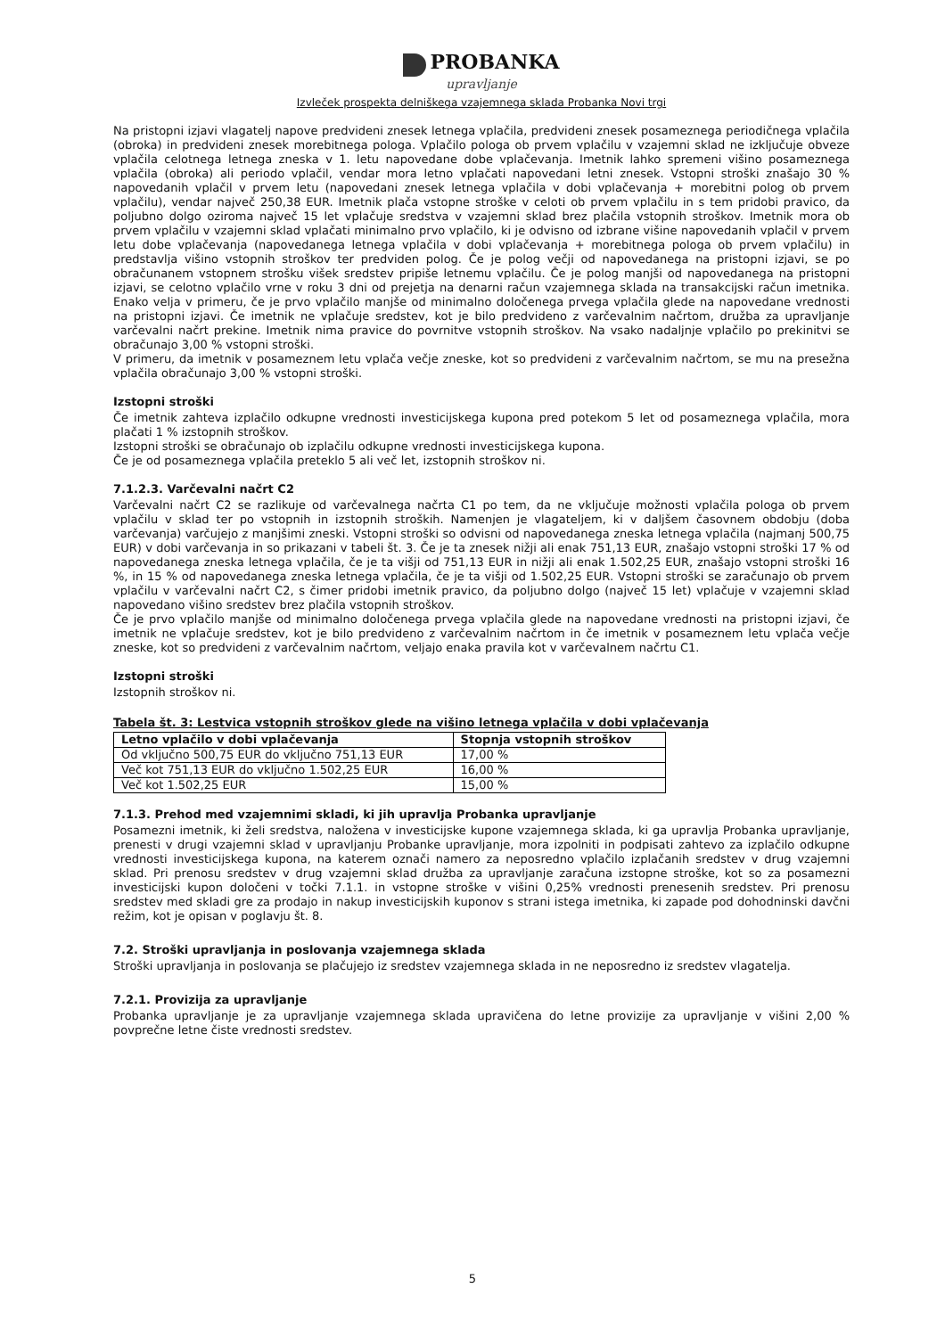PROBANKA
upravljanje
Izvleček prospekta delniškega vzajemnega sklada Probanka Novi trgi
Na pristopni izjavi vlagatelj napove predvideni znesek letnega vplačila, predvideni znesek posameznega periodičnega vplačila (obroka) in predvideni znesek morebitnega pologa. Vplačilo pologa ob prvem vplačilu v vzajemni sklad ne izključuje obveze vplačila celotnega letnega zneska v 1. letu napovedane dobe vplačevanja. Imetnik lahko spremeni višino posameznega vplačila (obroka) ali periodo vplačil, vendar mora letno vplačati napovedani letni znesek. Vstopni stroški znašajo 30 % napovedanih vplačil v prvem letu (napovedani znesek letnega vplačila v dobi vplačevanja + morebitni polog ob prvem vplačilu), vendar največ 250,38 EUR. Imetnik plača vstopne stroške v celoti ob prvem vplačilu in s tem pridobi pravico, da poljubno dolgo oziroma največ 15 let vplačuje sredstva v vzajemni sklad brez plačila vstopnih stroškov. Imetnik mora ob prvem vplačilu v vzajemni sklad vplačati minimalno prvo vplačilo, ki je odvisno od izbrane višine napovedanih vplačil v prvem letu dobe vplačevanja (napovedanega letnega vplačila v dobi vplačevanja + morebitnega pologa ob prvem vplačilu) in predstavlja višino vstopnih stroškov ter predviden polog. Če je polog večji od napovedanega na pristopni izjavi, se po obračunanem vstopnem strošku višek sredstev pripiše letnemu vplačilu. Če je polog manjši od napovedanega na pristopni izjavi, se celotno vplačilo vrne v roku 3 dni od prejetja na denarni račun vzajemnega sklada na transakcijski račun imetnika. Enako velja v primeru, če je prvo vplačilo manjše od minimalno določenega prvega vplačila glede na napovedane vrednosti na pristopni izjavi. Če imetnik ne vplačuje sredstev, kot je bilo predvideno z varčevalnim načrtom, družba za upravljanje varčevalni načrt prekine. Imetnik nima pravice do povrnitve vstopnih stroškov. Na vsako nadaljnje vplačilo po prekinitvi se obračunajo 3,00 % vstopni stroški.
V primeru, da imetnik v posameznem letu vplača večje zneske, kot so predvideni z varčevalnim načrtom, se mu na presežna vplačila obračunajo 3,00 % vstopni stroški.
Izstopni stroški
Če imetnik zahteva izplačilo odkupne vrednosti investicijskega kupona pred potekom 5 let od posameznega vplačila, mora plačati 1 % izstopnih stroškov.
Izstopni stroški se obračunajo ob izplačilu odkupne vrednosti investicijskega kupona.
Če je od posameznega vplačila preteklo 5 ali več let, izstopnih stroškov ni.
7.1.2.3. Varčevalni načrt C2
Varčevalni načrt C2 se razlikuje od varčevalnega načrta C1 po tem, da ne vključuje možnosti vplačila pologa ob prvem vplačilu v sklad ter po vstopnih in izstopnih stroških. Namenjen je vlagateljem, ki v daljšem časovnem obdobju (doba varčevanja) varčujejo z manjšimi zneski. Vstopni stroški so odvisni od napovedanega zneska letnega vplačila (najmanj 500,75 EUR) v dobi varčevanja in so prikazani v tabeli št. 3. Če je ta znesek nižji ali enak 751,13 EUR, znašajo vstopni stroški 17 % od napovedanega zneska letnega vplačila, če je ta višji od 751,13 EUR in nižji ali enak 1.502,25 EUR, znašajo vstopni stroški 16 %, in 15 % od napovedanega zneska letnega vplačila, če je ta višji od 1.502,25 EUR. Vstopni stroški se zaračunajo ob prvem vplačilu v varčevalni načrt C2, s čimer pridobi imetnik pravico, da poljubno dolgo (največ 15 let) vplačuje v vzajemni sklad napovedano višino sredstev brez plačila vstopnih stroškov.
Če je prvo vplačilo manjše od minimalno določenega prvega vplačila glede na napovedane vrednosti na pristopni izjavi, če imetnik ne vplačuje sredstev, kot je bilo predvideno z varčevalnim načrtom in če imetnik v posameznem letu vplača večje zneske, kot so predvideni z varčevalnim načrtom, veljajo enaka pravila kot v varčevalnem načrtu C1.
Izstopni stroški
Izstopnih stroškov ni.
Tabela št. 3: Lestvica vstopnih stroškov glede na višino letnega vplačila v dobi vplačevanja
| Letno vplačilo v dobi vplačevanja | Stopnja vstopnih stroškov |
| --- | --- |
| Od vključno 500,75 EUR do vključno 751,13 EUR | 17,00 % |
| Več kot 751,13 EUR do vključno 1.502,25 EUR | 16,00 % |
| Več kot 1.502,25 EUR | 15,00 % |
7.1.3. Prehod med vzajemnimi skladi, ki jih upravlja Probanka upravljanje
Posamezni imetnik, ki želi sredstva, naložena v investicijske kupone vzajemnega sklada, ki ga upravlja Probanka upravljanje, prenesti v drugi vzajemni sklad v upravljanju Probanke upravljanje, mora izpolniti in podpisati zahtevo za izplačilo odkupne vrednosti investicijskega kupona, na katerem označi namero za neposredno vplačilo izplačanih sredstev v drug vzajemni sklad. Pri prenosu sredstev v drug vzajemni sklad družba za upravljanje zaračuna izstopne stroške, kot so za posamezni investicijski kupon določeni v točki 7.1.1. in vstopne stroške v višini 0,25% vrednosti prenesenih sredstev. Pri prenosu sredstev med skladi gre za prodajo in nakup investicijskih kuponov s strani istega imetnika, ki zapade pod dohodninski davčni režim, kot je opisan v poglavju št. 8.
7.2. Stroški upravljanja in poslovanja vzajemnega sklada
Stroški upravljanja in poslovanja se plačujejo iz sredstev vzajemnega sklada in ne neposredno iz sredstev vlagatelja.
7.2.1. Provizija za upravljanje
Probanka upravljanje je za upravljanje vzajemnega sklada upravičena do letne provizije za upravljanje v višini 2,00 % povprečne letne čiste vrednosti sredstev.
5